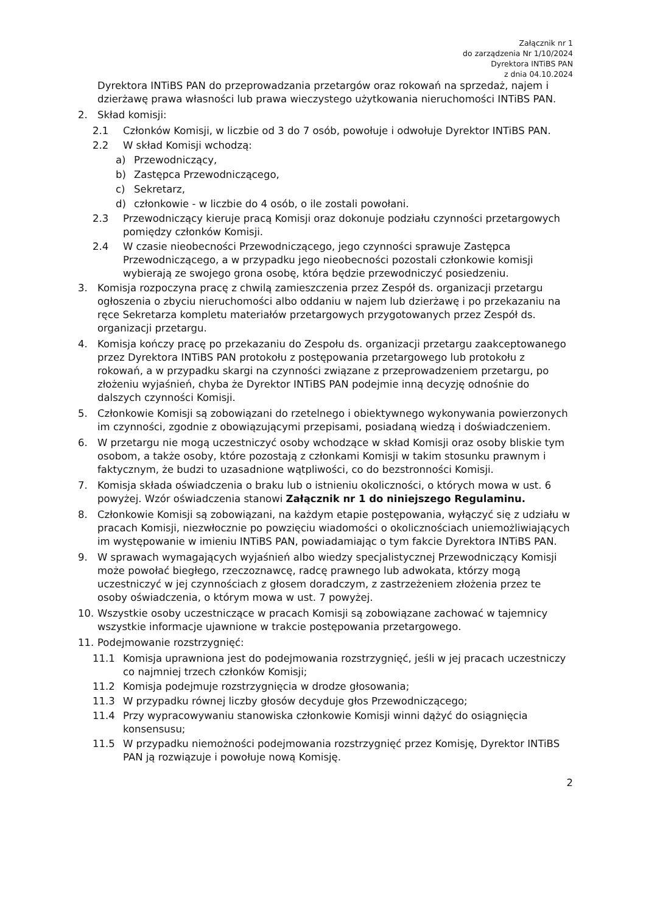Załącznik nr 1
do zarządzenia Nr 1/10/2024
Dyrektora INTiBS PAN
z dnia 04.10.2024
Dyrektora INTiBS PAN do przeprowadzania przetargów oraz rokowań na sprzedaż, najem i dzierżawę prawa własności lub prawa wieczystego użytkowania nieruchomości INTiBS PAN.
2. Skład komisji:
2.1 Członków Komisji, w liczbie od 3 do 7 osób, powołuje i odwołuje Dyrektor INTiBS PAN.
2.2 W skład Komisji wchodzą:
a) Przewodniczący,
b) Zastępca Przewodniczącego,
c) Sekretarz,
d) członkowie - w liczbie do 4 osób, o ile zostali powołani.
2.3 Przewodniczący kieruje pracą Komisji oraz dokonuje podziału czynności przetargowych pomiędzy członków Komisji.
2.4 W czasie nieobecności Przewodniczącego, jego czynności sprawuje Zastępca Przewodniczącego, a w przypadku jego nieobecności pozostali członkowie komisji wybierają ze swojego grona osobę, która będzie przewodniczyć posiedzeniu.
3. Komisja rozpoczyna pracę z chwilą zamieszczenia przez Zespół ds. organizacji przetargu ogłoszenia o zbyciu nieruchomości albo oddaniu w najem lub dzierżawę i po przekazaniu na ręce Sekretarza kompletu materiałów przetargowych przygotowanych przez Zespół ds. organizacji przetargu.
4. Komisja kończy pracę po przekazaniu do Zespołu ds. organizacji przetargu zaakceptowanego przez Dyrektora INTiBS PAN protokołu z postępowania przetargowego lub protokołu z rokowań, a w przypadku skargi na czynności związane z przeprowadzeniem przetargu, po złożeniu wyjaśnień, chyba że Dyrektor INTiBS PAN podejmie inną decyzję odnośnie do dalszych czynności Komisji.
5. Członkowie Komisji są zobowiązani do rzetelnego i obiektywnego wykonywania powierzonych im czynności, zgodnie z obowiązującymi przepisami, posiadaną wiedzą i doświadczeniem.
6. W przetargu nie mogą uczestniczyć osoby wchodzące w skład Komisji oraz osoby bliskie tym osobom, a także osoby, które pozostają z członkami Komisji w takim stosunku prawnym i faktycznym, że budzi to uzasadnione wątpliwości, co do bezstronności Komisji.
7. Komisja składa oświadczenia o braku lub o istnieniu okoliczności, o których mowa w ust. 6 powyżej. Wzór oświadczenia stanowi Załącznik nr 1 do niniejszego Regulaminu.
8. Członkowie Komisji są zobowiązani, na każdym etapie postępowania, wyłączyć się z udziału w pracach Komisji, niezwłocznie po powzięciu wiadomości o okolicznościach uniemożliwiających im występowanie w imieniu INTiBS PAN, powiadamiając o tym fakcie Dyrektora INTiBS PAN.
9. W sprawach wymagających wyjaśnień albo wiedzy specjalistycznej Przewodniczący Komisji może powołać biegłego, rzeczoznawcę, radcę prawnego lub adwokata, którzy mogą uczestniczyć w jej czynnościach z głosem doradczym, z zastrzeżeniem złożenia przez te osoby oświadczenia, o którym mowa w ust. 7 powyżej.
10. Wszystkie osoby uczestniczące w pracach Komisji są zobowiązane zachować w tajemnicy wszystkie informacje ujawnione w trakcie postępowania przetargowego.
11. Podejmowanie rozstrzygnięć:
11.1 Komisja uprawniona jest do podejmowania rozstrzygnięć, jeśli w jej pracach uczestniczy co najmniej trzech członków Komisji;
11.2 Komisja podejmuje rozstrzygnięcia w drodze głosowania;
11.3 W przypadku równej liczby głosów decyduje głos Przewodniczącego;
11.4 Przy wypracowywaniu stanowiska członkowie Komisji winni dążyć do osiągnięcia konsensusu;
11.5 W przypadku niemożności podejmowania rozstrzygnięć przez Komisję, Dyrektor INTiBS PAN ją rozwiązuje i powołuje nową Komisję.
2